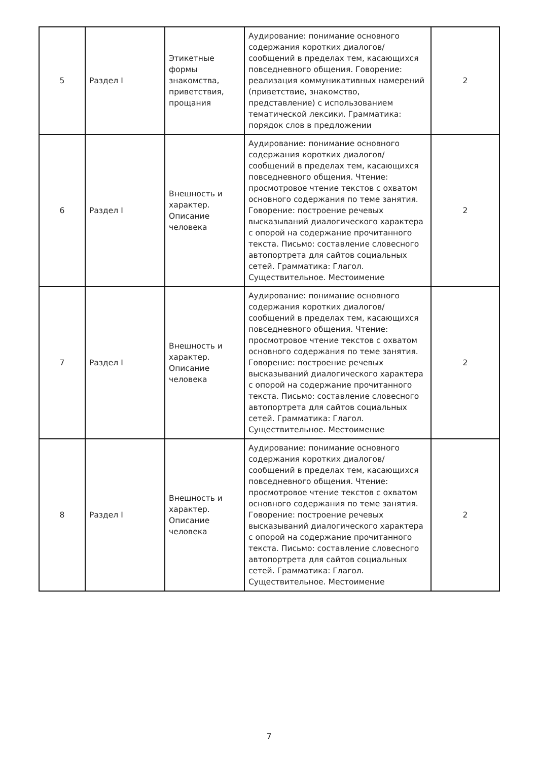| 5 | Раздел I | Этикетные формы знакомства, приветствия, прощания | Аудирование: понимание основного содержания коротких диалогов/сообщений в пределах тем, касающихся повседневного общения. Говорение: реализация коммуникативных намерений (приветствие, знакомство, представление) с использованием тематической лексики. Грамматика: порядок слов в предложении | 2 |
| 6 | Раздел I | Внешность и характер. Описание человека | Аудирование: понимание основного содержания коротких диалогов/сообщений в пределах тем, касающихся повседневного общения. Чтение: просмотровое чтение текстов с охватом основного содержания по теме занятия. Говорение: построение речевых высказываний диалогического характера с опорой на содержание прочитанного текста. Письмо: составление словесного автопортрета для сайтов социальных сетей. Грамматика: Глагол. Существительное. Местоимение | 2 |
| 7 | Раздел I | Внешность и характер. Описание человека | Аудирование: понимание основного содержания коротких диалогов/сообщений в пределах тем, касающихся повседневного общения. Чтение: просмотровое чтение текстов с охватом основного содержания по теме занятия. Говорение: построение речевых высказываний диалогического характера с опорой на содержание прочитанного текста. Письмо: составление словесного автопортрета для сайтов социальных сетей. Грамматика: Глагол. Существительное. Местоимение | 2 |
| 8 | Раздел I | Внешность и характер. Описание человека | Аудирование: понимание основного содержания коротких диалогов/сообщений в пределах тем, касающихся повседневного общения. Чтение: просмотровое чтение текстов с охватом основного содержания по теме занятия. Говорение: построение речевых высказываний диалогического характера с опорой на содержание прочитанного текста. Письмо: составление словесного автопортрета для сайтов социальных сетей. Грамматика: Глагол. Существительное. Местоимение | 2 |
7